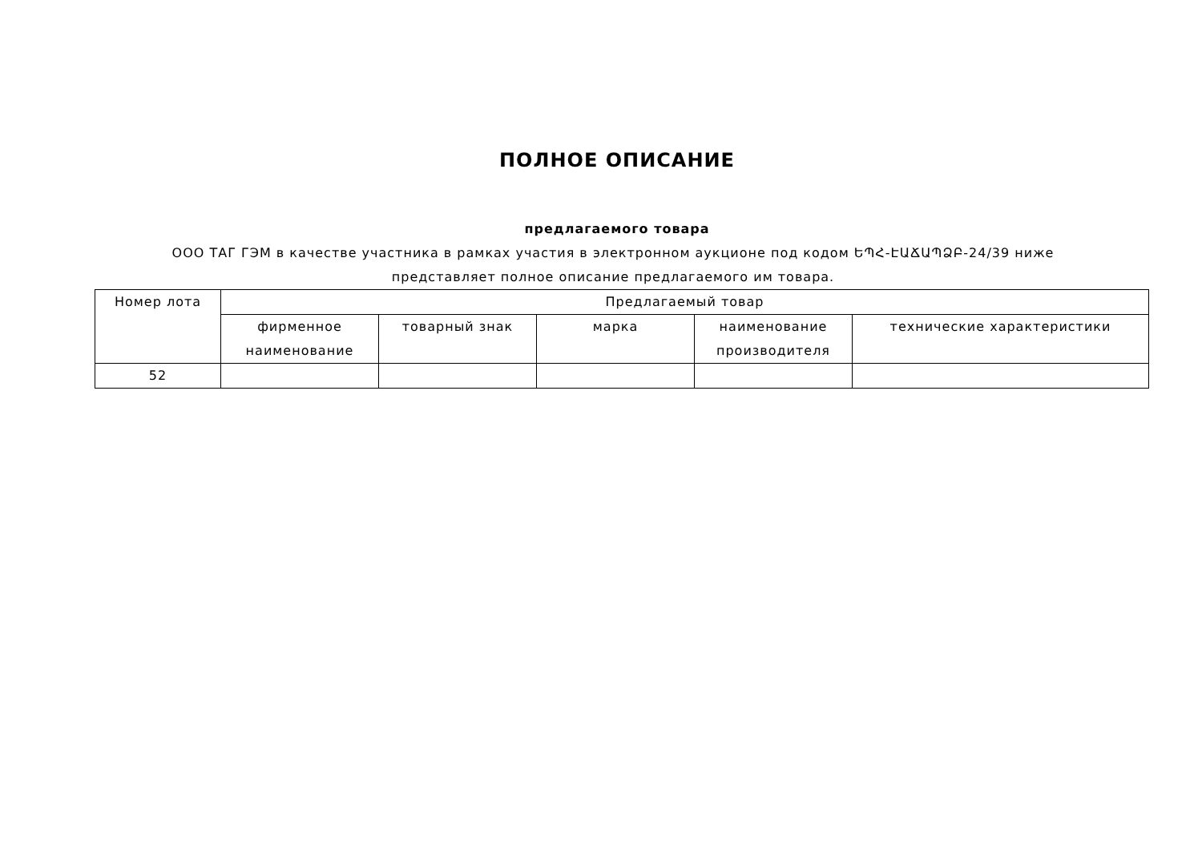ПОЛНОЕ ОПИСАНИЕ
предлагаемого товара
ООО ТАГ ГЭМ в качестве участника в рамках участия в электронном аукционе под кодом ԵՊՀ-ԷԱՃԱՊՁԲ-24/39 ниже представляет полное описание предлагаемого им товара.
| Номер лота | Предлагаемый товар | | | | |
| --- | --- | --- | --- | --- | --- |
| | фирменное наименование | товарный знак | марка | наименование производителя | технические характеристики |
| 52 | | | | | |